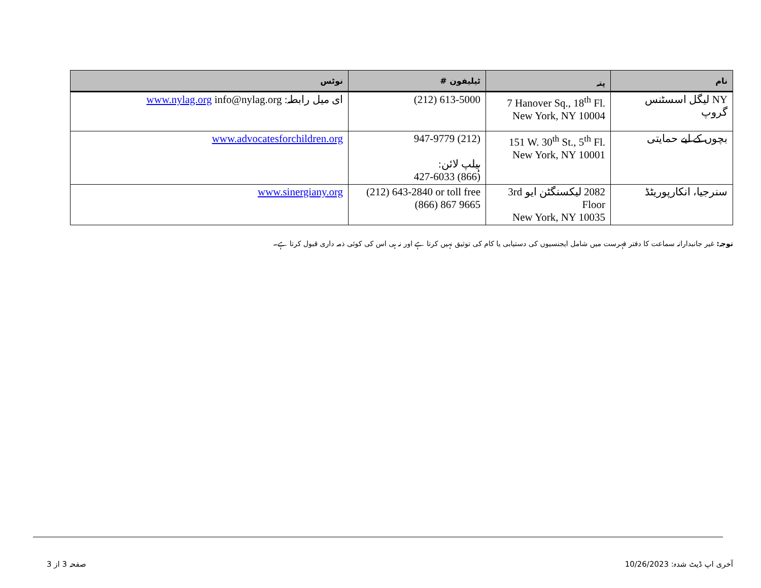| نام | پتہ | ٹیلیفون # | نوٹس |
| --- | --- | --- | --- |
| NY لیگل اسسٹنس گروپ | 7 Hanover Sq., 18<sup>th</sup> Fl. New York, NY 10004 | (212) 613-5000 | ای میل رابطہ: www.nylag.org info@nylag.org |
| بچوں کے لیے حمایتی | 151 W. 30<sup>th</sup> St., 5<sup>th</sup> Fl. New York, NY 10001 | (212) 947-9779 ہیلپ لائن: (866) 427-6033 | www.advocatesforchildren.org |
| سنرجیا، انکارپوریٹڈ | 2082 لیکسنگٹن ایو 3rd Floor New York, NY 10035 | (212) 643-2840 or toll free (866) 867 9665 | www.sinergiany.org |
توجہ: غیر جانبدارانہ سماعت کا دفتر فہرست میں شامل ایجنسیوں کی دستیابی یا کام کی توثیق نہیں کرتا ہے اور نہ ہی اس کی کوئی ذمہ داری قبول کرتا ہے۔
آخری اپ ڈیٹ شدہ: 10/26/2023 صفحہ 3 از 3